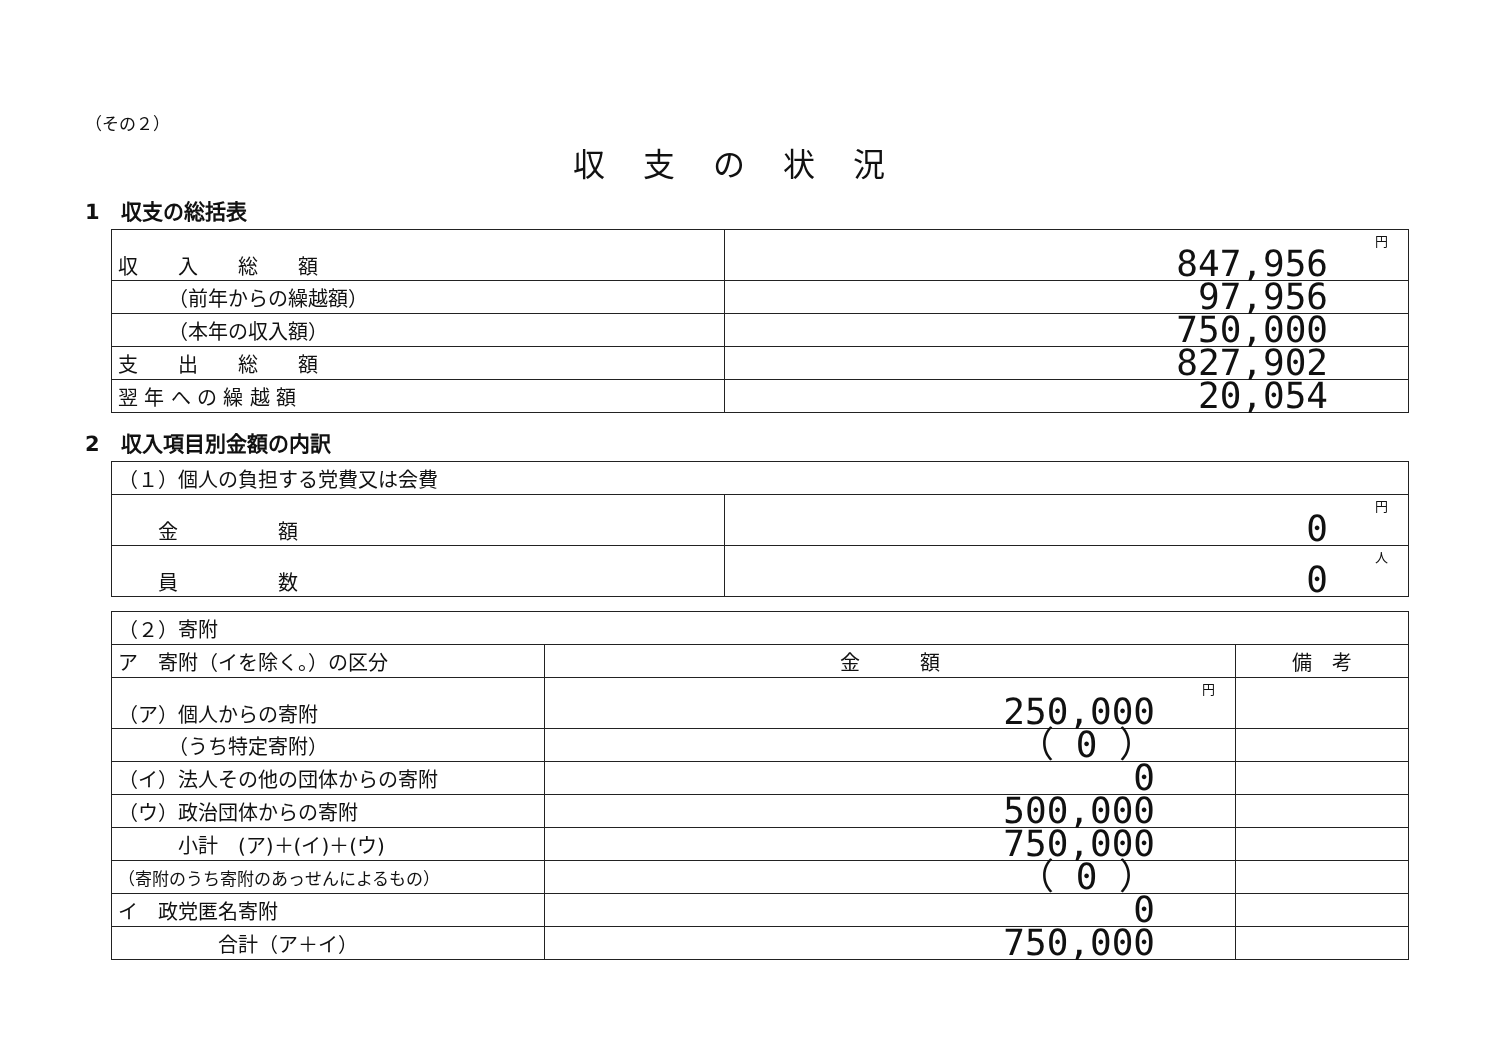（その２）
収支の状況
1　収支の総括表
| 収 入 総 額 | 円 847,956 |
| （前年からの繰越額） | 97,956 |
| （本年の収入額） | 750,000 |
| 支 出 総 額 | 827,902 |
| 翌 年 へ の 繰 越 額 | 20,054 |
2　収入項目別金額の内訳
| （１）個人の負担する党費又は会費 | |
| 金 額 | 円 0 |
| 員 数 | 人 0 |
| （２）寄附 | | |
| ア 寄附（イを除く。）の区分 | 金 額 | 備 考 |
| （ア）個人からの寄附 | 円 250,000 | |
| （うち特定寄附） | （ 0 ） | |
| （イ）法人その他の団体からの寄附 | 0 | |
| （ウ）政治団体からの寄附 | 500,000 | |
| 小計 (ア)＋(イ)＋(ウ) | 750,000 | |
| （寄附のうち寄附のあっせんによるもの） | （ 0 ） | |
| イ 政党匿名寄附 | 0 | |
| 合計（ア＋イ） | 750,000 | |